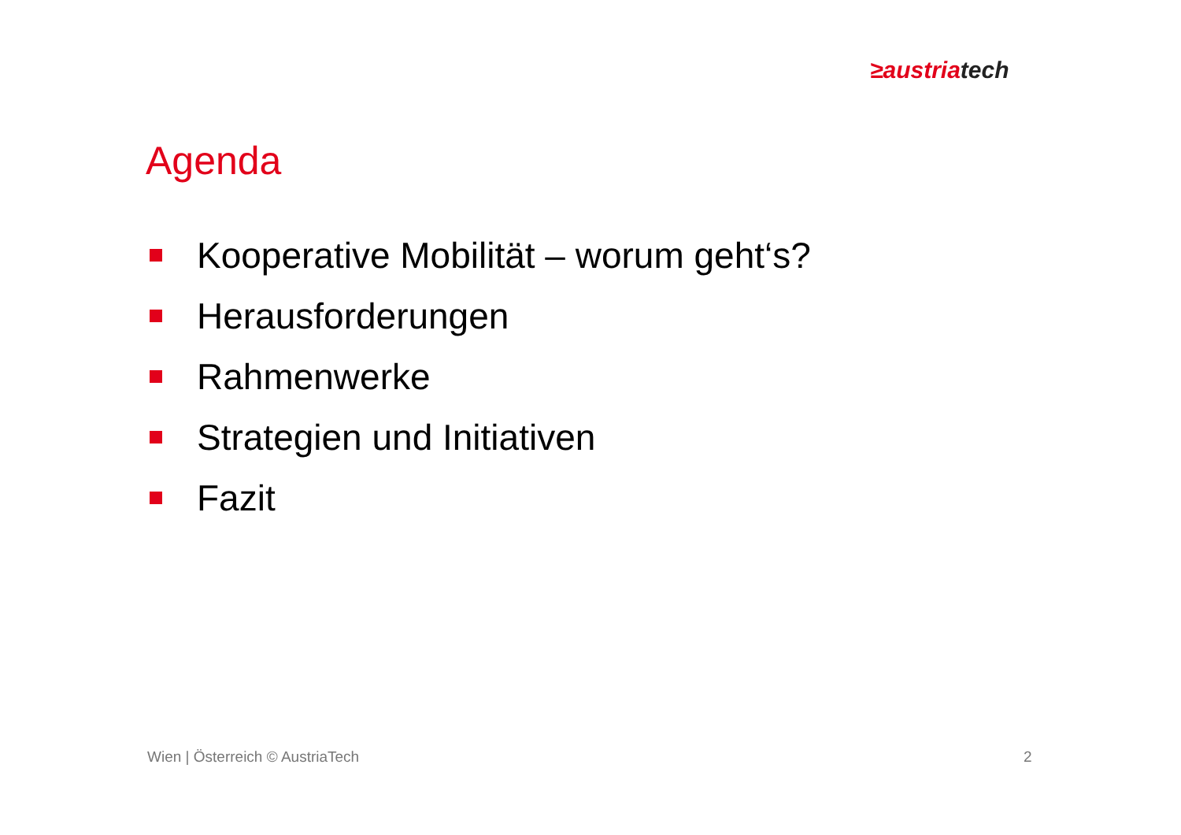≥austria tech
Agenda
Kooperative Mobilität – worum geht‘s?
Herausforderungen
Rahmenwerke
Strategien und Initiativen
Fazit
Wien | Österreich © AustriaTech
2